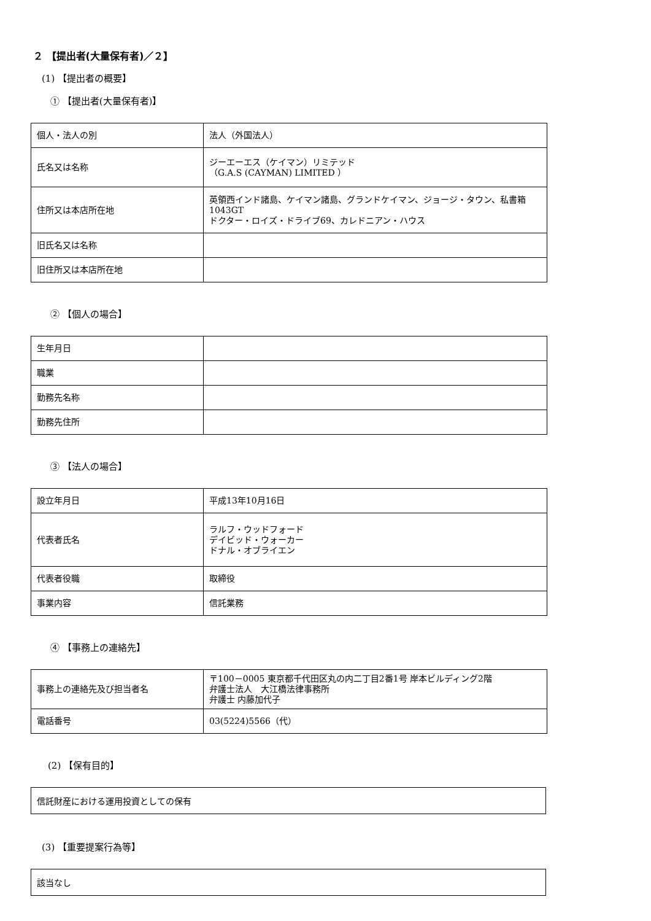２ 【提出者(大量保有者)／２】
(1) 【提出者の概要】
① 【提出者(大量保有者)】
| 個人・法人の別 | 法人（外国法人） |
| 氏名又は名称 | ジーエーエス（ケイマン）リミテッド （G.A.S (CAYMAN) LIMITED ） |
| 住所又は本店所在地 | 英領西インド諸島、ケイマン諸島、グランドケイマン、ジョージ・タウン、私書箱1043GT ドクター・ロイズ・ドライブ69、カレドニアン・ハウス |
| 旧氏名又は名称 | |
| 旧住所又は本店所在地 | |
② 【個人の場合】
| 生年月日 | |
| 職業 | |
| 勤務先名称 | |
| 勤務先住所 | |
③ 【法人の場合】
| 設立年月日 | 平成13年10月16日 |
| 代表者氏名 | ラルフ・ウッドフォード デイビッド・ウォーカー ドナル・オブライエン |
| 代表者役職 | 取締役 |
| 事業内容 | 信託業務 |
④ 【事務上の連絡先】
| 事務上の連絡先及び担当者名 | 〒100－0005 東京都千代田区丸の内二丁目2番1号 岸本ビルディング2階 弁護士法人 大江橋法律事務所 弁護士 内藤加代子 |
| 電話番号 | 03(5224)5566（代） |
(2) 【保有目的】
信託財産における運用投資としての保有
(3) 【重要提案行為等】
該当なし